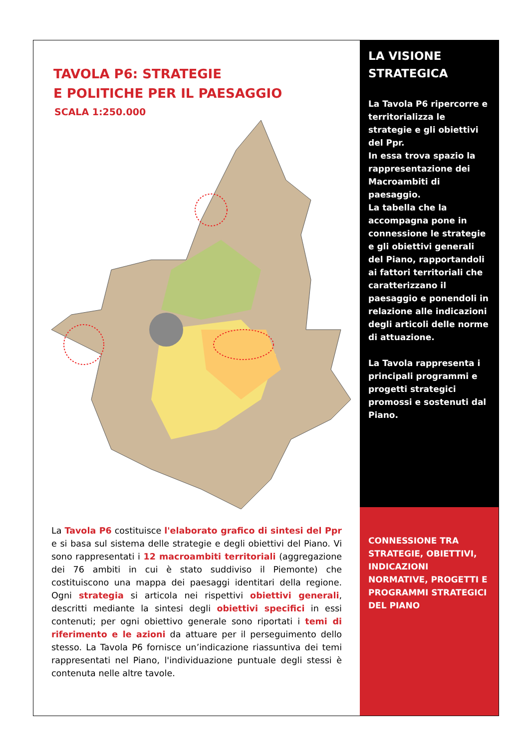TAVOLA P6: STRATEGIE
E POLITICHE PER IL PAESAGGIO
SCALA 1:250.000
La Tavola P6 costituisce l'elaborato grafico di sintesi del Ppr e si basa sul sistema delle strategie e degli obiettivi del Piano. Vi sono rappresentati i 12 macroambiti territoriali (aggregazione dei 76 ambiti in cui è stato suddiviso il Piemonte) che costituiscono una mappa dei paesaggi identitari della regione. Ogni strategia si articola nei rispettivi obiettivi generali, descritti mediante la sintesi degli obiettivi specifici in essi contenuti; per ogni obiettivo generale sono riportati i temi di riferimento e le azioni da attuare per il perseguimento dello stesso. La Tavola P6 fornisce un’indicazione riassuntiva dei temi rappresentati nel Piano, l'individuazione puntuale degli stessi è contenuta nelle altre tavole.
LA VISIONE
STRATEGICA
La Tavola P6 ripercorre e territorializza le strategie e gli obiettivi del Ppr.
In essa trova spazio la rappresentazione dei Macroambiti di paesaggio.
La tabella che la accompagna pone in connessione le strategie e gli obiettivi generali del Piano, rapportandoli ai fattori territoriali che caratterizzano il paesaggio e ponendoli in relazione alle indicazioni degli articoli delle norme di attuazione.
La Tavola rappresenta i principali programmi e progetti strategici promossi e sostenuti dal Piano.
CONNESSIONE TRA STRATEGIE, OBIETTIVI, INDICAZIONI NORMATIVE, PROGETTI E PROGRAMMI STRATEGICI DEL PIANO